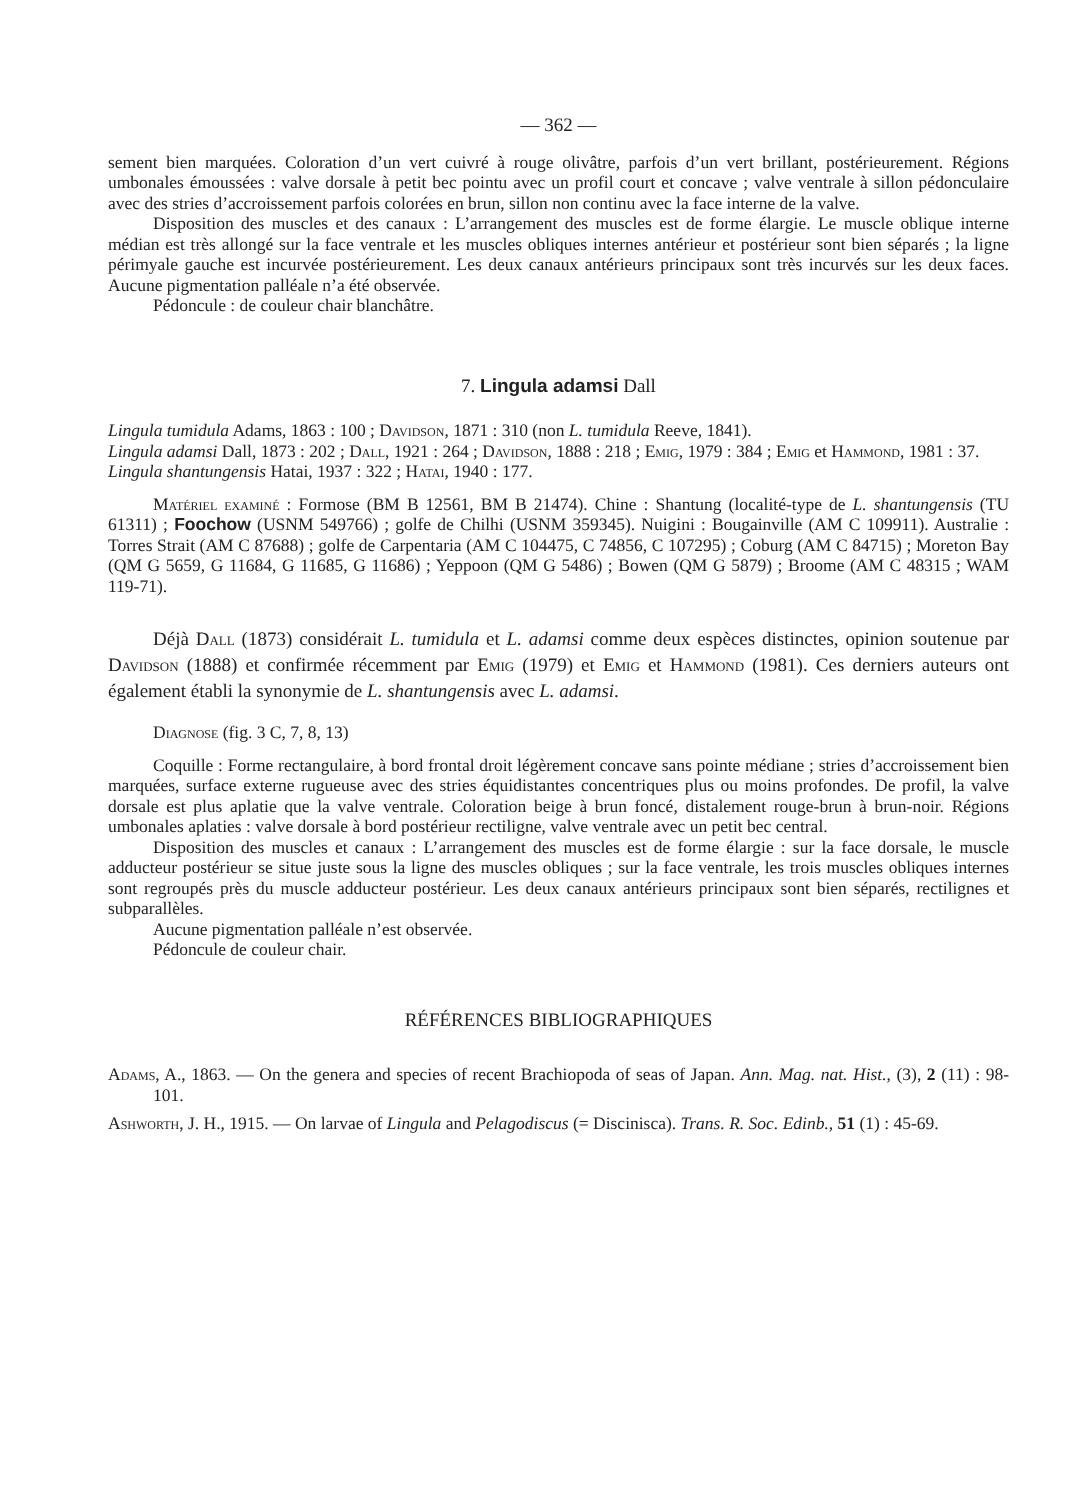— 362 —
sement bien marquées. Coloration d’un vert cuivré à rouge olivâtre, parfois d’un vert brillant, postérieurement. Régions umbonales émoussées : valve dorsale à petit bec pointu avec un profil court et concave ; valve ventrale à sillon pédonculaire avec des stries d’accroissement parfois colorées en brun, sillon non continu avec la face interne de la valve.
Disposition des muscles et des canaux : L’arrangement des muscles est de forme élargie. Le muscle oblique interne médian est très allongé sur la face ventrale et les muscles obliques internes antérieur et postérieur sont bien séparés ; la ligne périmyale gauche est incurvée postérieurement. Les deux canaux antérieurs principaux sont très incurvés sur les deux faces. Aucune pigmentation palléale n’a été observée.
Pédoncule : de couleur chair blanchâtre.
7. Lingula adamsi Dall
Lingula tumidula Adams, 1863 : 100 ; Davidson, 1871 : 310 (non L. tumidula Reeve, 1841).
Lingula adamsi Dall, 1873 : 202 ; Dall, 1921 : 264 ; Davidson, 1888 : 218 ; Emig, 1979 : 384 ; Emig et Hammond, 1981 : 37.
Lingula shantungensis Hatai, 1937 : 322 ; Hatai, 1940 : 177.
Matériel examiné : Formose (BM B 12561, BM B 21474). Chine : Shantung (localité-type de L. shantungensis (TU 61311) ; Foochow (USNM 549766) ; golfe de Chilhi (USNM 359345). Nuigini : Bougainville (AM C 109911). Australie : Torres Strait (AM C 87688) ; golfe de Carpentaria (AM C 104475, C 74856, C 107295) ; Coburg (AM C 84715) ; Moreton Bay (QM G 5659, G 11684, G 11685, G 11686) ; Yeppoon (QM G 5486) ; Bowen (QM G 5879) ; Broome (AM C 48315 ; WAM 119-71).
Déjà Dall (1873) considérait L. tumidula et L. adamsi comme deux espèces distinctes, opinion soutenue par Davidson (1888) et confirmée récemment par Emig (1979) et Emig et Hammond (1981). Ces derniers auteurs ont également établi la synonymie de L. shantungensis avec L. adamsi.
Diagnose (fig. 3 C, 7, 8, 13)
Coquille : Forme rectangulaire, à bord frontal droit légèrement concave sans pointe médiane ; stries d’accroissement bien marquées, surface externe rugueuse avec des stries équidistantes concentriques plus ou moins profondes. De profil, la valve dorsale est plus aplatie que la valve ventrale. Coloration beige à brun foncé, distalement rouge-brun à brun-noir. Régions umbonales aplaties : valve dorsale à bord postérieur rectiligne, valve ventrale avec un petit bec central.
Disposition des muscles et canaux : L’arrangement des muscles est de forme élargie : sur la face dorsale, le muscle adducteur postérieur se situe juste sous la ligne des muscles obliques ; sur la face ventrale, les trois muscles obliques internes sont regroupés près du muscle adducteur postérieur. Les deux canaux antérieurs principaux sont bien séparés, rectilignes et subparallèles.
Aucune pigmentation palléale n’est observée.
Pédoncule de couleur chair.
RÉFÉRENCES BIBLIOGRAPHIQUES
Adams, A., 1863. — On the genera and species of recent Brachiopoda of seas of Japan. Ann. Mag. nat. Hist., (3), 2 (11) : 98-101.
Ashworth, J. H., 1915. — On larvae of Lingula and Pelagodiscus (= Discinisca). Trans. R. Soc. Edinb., 51 (1) : 45-69.